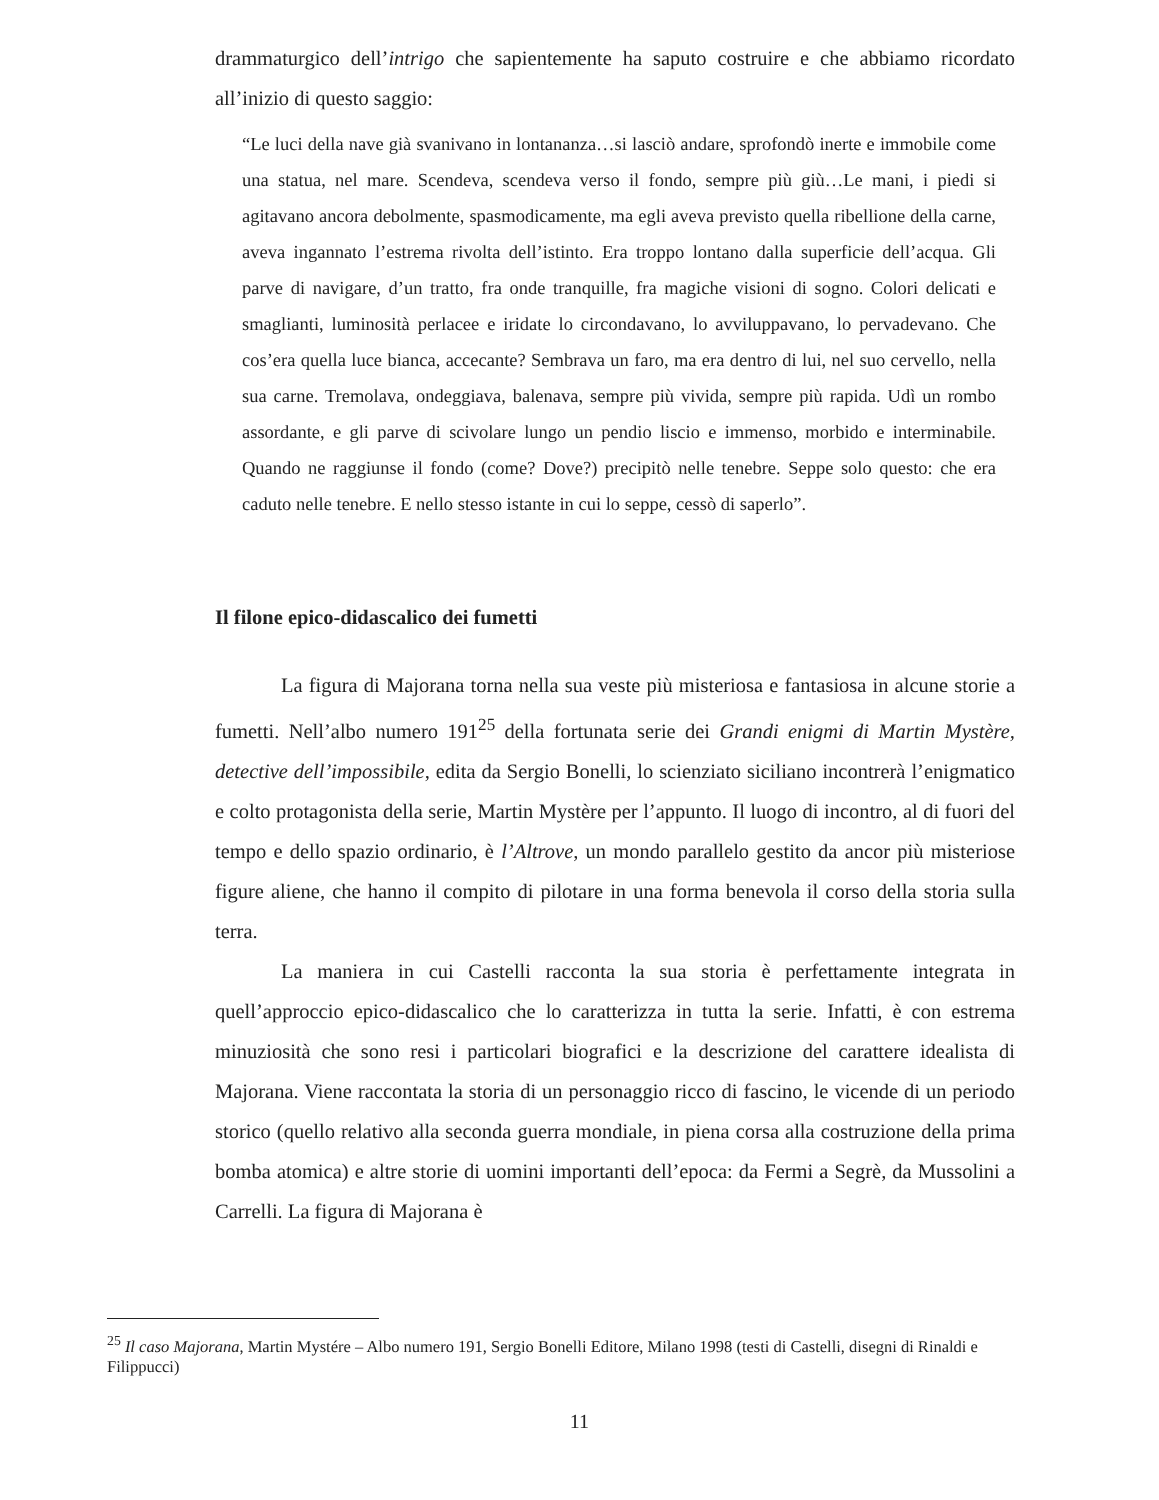drammaturgico dell’intrigo che sapientemente ha saputo costruire e che abbiamo ricordato all’inizio di questo saggio:
“Le luci della nave già svanivano in lontananza…si lasciò andare, sprofondò inerte e immobile come una statua, nel mare. Scendeva, scendeva verso il fondo, sempre più giù…Le mani, i piedi si agitavano ancora debolmente, spasmodicamente, ma egli aveva previsto quella ribellione della carne, aveva ingannato l’estrema rivolta dell’istinto. Era troppo lontano dalla superficie dell’acqua. Gli parve di navigare, d’un tratto, fra onde tranquille, fra magiche visioni di sogno. Colori delicati e smaglianti, luminosità perlacee e iridate lo circondavano, lo avviluppavano, lo pervadevano. Che cos’era quella luce bianca, accecante? Sembrava un faro, ma era dentro di lui, nel suo cervello, nella sua carne. Tremolava, ondeggiava, balenava, sempre più vivida, sempre più rapida. Udì un rombo assordante, e gli parve di scivolare lungo un pendio liscio e immenso, morbido e interminabile. Quando ne raggiunse il fondo (come? Dove?) precipitò nelle tenebre. Seppe solo questo: che era caduto nelle tenebre. E nello stesso istante in cui lo seppe, cessò di saperlo”.
Il filone epico-didascalico dei fumetti
La figura di Majorana torna nella sua veste più misteriosa e fantasiosa in alcune storie a fumetti. Nell’albo numero 191<sup>25</sup> della fortunata serie dei Grandi enigmi di Martin Mystère, detective dell’impossibile, edita da Sergio Bonelli, lo scienziato siciliano incontrerà l’enigmatico e colto protagonista della serie, Martin Mystère per l’appunto. Il luogo di incontro, al di fuori del tempo e dello spazio ordinario, è l’Altrove, un mondo parallelo gestito da ancor più misteriose figure aliene, che hanno il compito di pilotare in una forma benevola il corso della storia sulla terra.
La maniera in cui Castelli racconta la sua storia è perfettamente integrata in quell’approccio epico-didascalico che lo caratterizza in tutta la serie. Infatti, è con estrema minuziosità che sono resi i particolari biografici e la descrizione del carattere idealista di Majorana. Viene raccontata la storia di un personaggio ricco di fascino, le vicende di un periodo storico (quello relativo alla seconda guerra mondiale, in piena corsa alla costruzione della prima bomba atomica) e altre storie di uomini importanti dell’epoca: da Fermi a Segrè, da Mussolini a Carrelli. La figura di Majorana è
<sup>25</sup> Il caso Majorana, Martin Mystére – Albo numero 191, Sergio Bonelli Editore, Milano 1998 (testi di Castelli, disegni di Rinaldi e Filippucci)
11